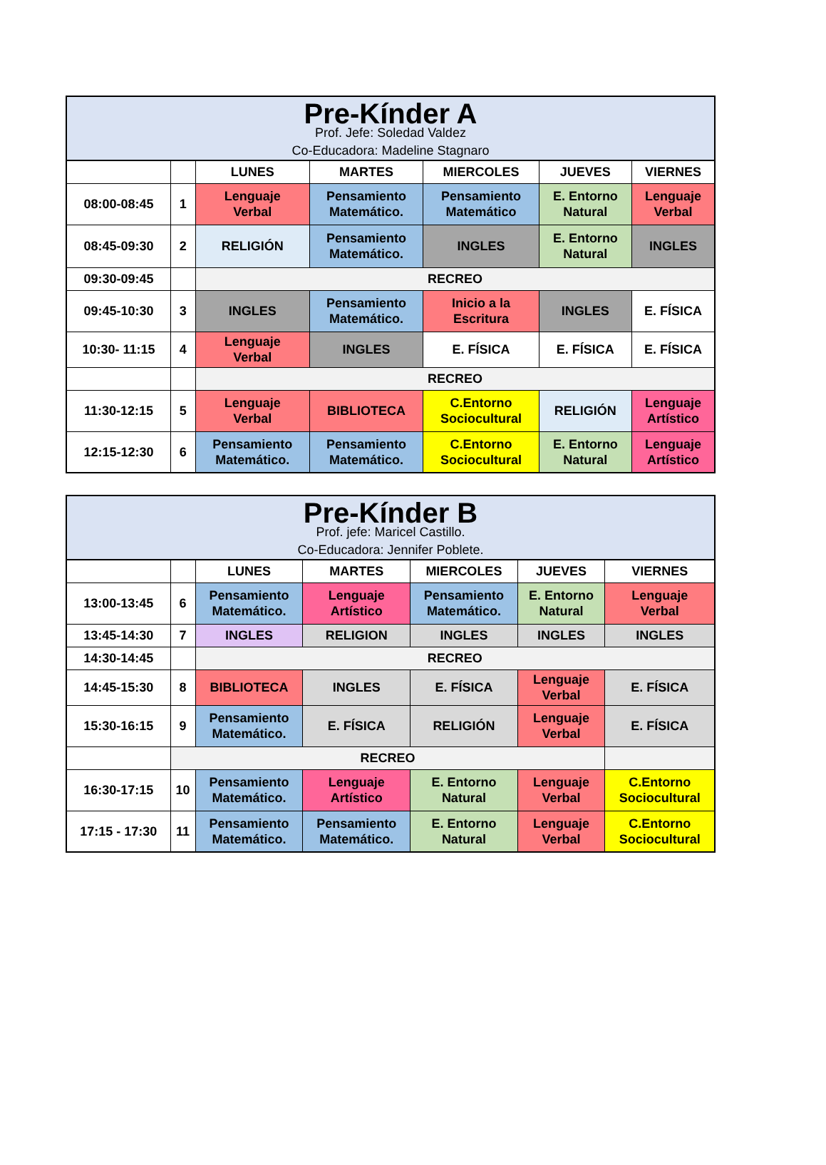| Pre-Kínder A Prof. Jefe: Soledad Valdez Co-Educadora: Madeline Stagnaro | | | | | | |
| | | LUNES | MARTES | MIERCOLES | JUEVES | VIERNES |
| 08:00-08:45 | 1 | Lenguaje Verbal | Pensamiento Matemático. | Pensamiento Matemático | E. Entorno Natural | Lenguaje Verbal |
| 08:45-09:30 | 2 | RELIGIÓN | Pensamiento Matemático. | INGLES | E. Entorno Natural | INGLES |
| 09:30-09:45 | | RECREO | | | | |
| 09:45-10:30 | 3 | INGLES | Pensamiento Matemático. | Inicio a la Escritura | INGLES | E. FÍSICA |
| 10:30- 11:15 | 4 | Lenguaje Verbal | INGLES | E. FÍSICA | E. FÍSICA | E. FÍSICA |
| | | RECREO | | | | |
| 11:30-12:15 | 5 | Lenguaje Verbal | BIBLIOTECA | C.Entorno Sociocultural | RELIGIÓN | Lenguaje Artístico |
| 12:15-12:30 | 6 | Pensamiento Matemático. | Pensamiento Matemático. | C.Entorno Sociocultural | E. Entorno Natural | Lenguaje Artístico |
| Pre-Kínder B Prof. jefe: Maricel Castillo. Co-Educadora: Jennifer Poblete. | | | | | | |
| | | LUNES | MARTES | MIERCOLES | JUEVES | VIERNES |
| 13:00-13:45 | 6 | Pensamiento Matemático. | Lenguaje Artístico | Pensamiento Matemático. | E. Entorno Natural | Lenguaje Verbal |
| 13:45-14:30 | 7 | INGLES | RELIGION | INGLES | INGLES | INGLES |
| 14:30-14:45 | | RECREO | | | | |
| 14:45-15:30 | 8 | BIBLIOTECA | INGLES | E. FÍSICA | Lenguaje Verbal | E. FÍSICA |
| 15:30-16:15 | 9 | Pensamiento Matemático. | E. FÍSICA | RELIGIÓN | Lenguaje Verbal | E. FÍSICA |
| | RECREO | | | | | |
| 16:30-17:15 | 10 | Pensamiento Matemático. | Lenguaje Artístico | E. Entorno Natural | Lenguaje Verbal | C.Entorno Sociocultural |
| 17:15 - 17:30 | 11 | Pensamiento Matemático. | Pensamiento Matemático. | E. Entorno Natural | Lenguaje Verbal | C.Entorno Sociocultural |